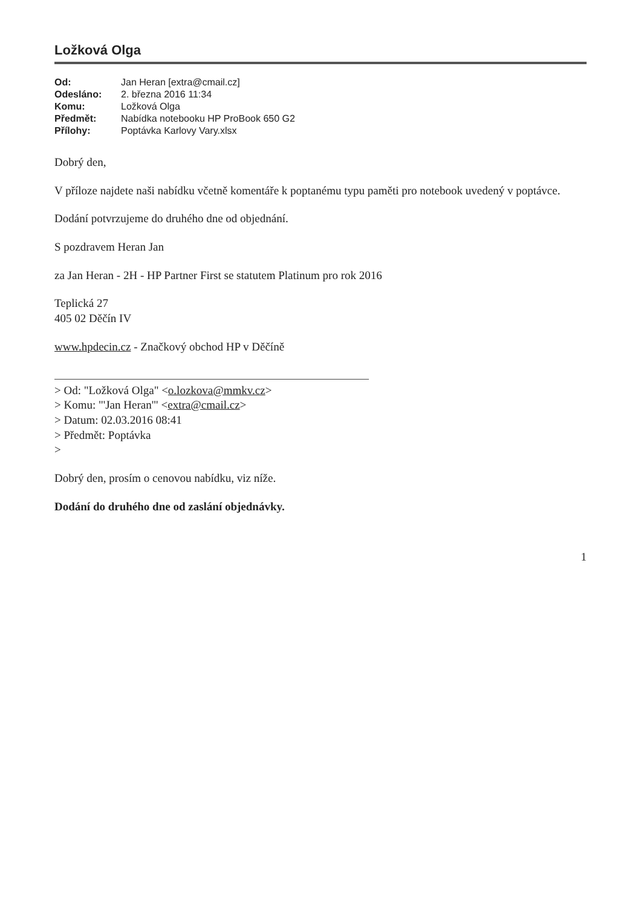Ložková Olga
Od: Jan Heran [extra@cmail.cz] Odesláno: 2. března 2016 11:34 Komu: Ložková Olga Předmět: Nabídka notebooku HP ProBook 650 G2 Přílohy: Poptávka Karlovy Vary.xlsx
Dobrý den,
V příloze najdete naši nabídku včetně komentáře k poptanému typu paměti pro notebook uvedený v poptávce.
Dodání potvrzujeme do druhého dne od objednání.
S pozdravem Heran Jan
za Jan Heran - 2H - HP Partner First se statutem Platinum pro rok 2016
Teplická 27
405 02 Děčín IV
www.hpdecin.cz - Značkový obchod HP v Děčíně
> Od: "Ložková Olga" <o.lozkova@mmkv.cz>
> Komu: "'Jan Heran'" <extra@cmail.cz>
> Datum: 02.03.2016 08:41
> Předmět: Poptávka
>
Dobrý den, prosím o cenovou nabídku, viz níže.
Dodání do druhého dne od zaslání objednávky.
1